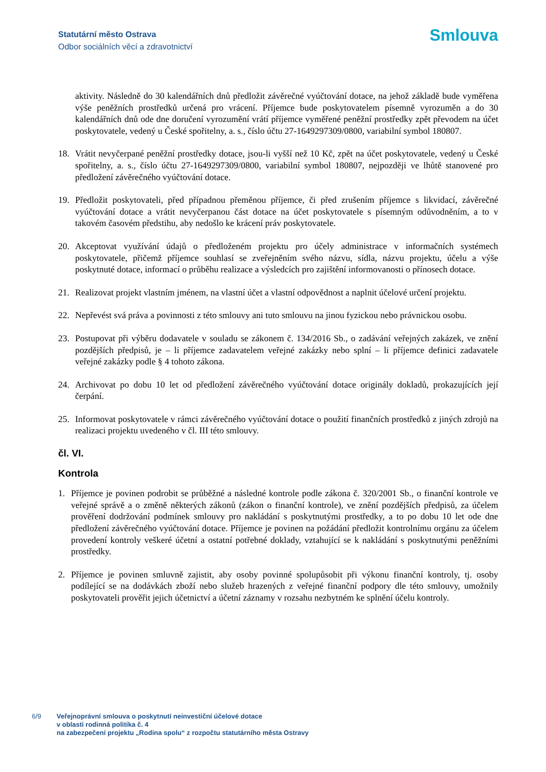Statutární město Ostrava
Odbor sociálních věcí a zdravotnictví
Smlouva
aktivity. Následně do 30 kalendářních dnů předložit závěrečné vyúčtování dotace, na jehož základě bude vyměřena výše peněžních prostředků určená pro vrácení. Příjemce bude poskytovatelem písemně vyrozuměn a do 30 kalendářních dnů ode dne doručení vyrozumění vrátí příjemce vyměřené peněžní prostředky zpět převodem na účet poskytovatele, vedený u České spořitelny, a. s., číslo účtu 27-1649297309/0800, variabilní symbol 180807.
18. Vrátit nevyčerpané peněžní prostředky dotace, jsou-li vyšší než 10 Kč, zpět na účet poskytovatele, vedený u České spořitelny, a. s., číslo účtu 27-1649297309/0800, variabilní symbol 180807, nejpozději ve lhůtě stanovené pro předložení závěrečného vyúčtování dotace.
19. Předložit poskytovateli, před případnou přeměnou příjemce, či před zrušením příjemce s likvidací, závěrečné vyúčtování dotace a vrátit nevyčerpanou část dotace na účet poskytovatele s písemným odůvodněním, a to v takovém časovém předstihu, aby nedošlo ke krácení práv poskytovatele.
20. Akceptovat využívání údajů o předloženém projektu pro účely administrace v informačních systémech poskytovatele, přičemž příjemce souhlasí se zveřejněním svého názvu, sídla, názvu projektu, účelu a výše poskytnuté dotace, informací o průběhu realizace a výsledcích pro zajištění informovanosti o přínosech dotace.
21. Realizovat projekt vlastním jménem, na vlastní účet a vlastní odpovědnost a naplnit účelové určení projektu.
22. Nepřevést svá práva a povinnosti z této smlouvy ani tuto smlouvu na jinou fyzickou nebo právnickou osobu.
23. Postupovat při výběru dodavatele v souladu se zákonem č. 134/2016 Sb., o zadávání veřejných zakázek, ve znění pozdějších předpisů, je – li příjemce zadavatelem veřejné zakázky nebo splní – li příjemce definici zadavatele veřejné zakázky podle § 4 tohoto zákona.
24. Archivovat po dobu 10 let od předložení závěrečného vyúčtování dotace originály dokladů, prokazujících její čerpání.
25. Informovat poskytovatele v rámci závěrečného vyúčtování dotace o použití finančních prostředků z jiných zdrojů na realizaci projektu uvedeného v čl. III této smlouvy.
čl. VI.
Kontrola
1. Příjemce je povinen podrobit se průběžné a následné kontrole podle zákona č. 320/2001 Sb., o finanční kontrole ve veřejné správě a o změně některých zákonů (zákon o finanční kontrole), ve znění pozdějších předpisů, za účelem prověření dodržování podmínek smlouvy pro nakládání s poskytnutými prostředky, a to po dobu 10 let ode dne předložení závěrečného vyúčtování dotace. Příjemce je povinen na požádání předložit kontrolnímu orgánu za účelem provedení kontroly veškeré účetní a ostatní potřebné doklady, vztahující se k nakládání s poskytnutými peněžními prostředky.
2. Příjemce je povinen smluvně zajistit, aby osoby povinné spolupůsobit při výkonu finanční kontroly, tj. osoby podílející se na dodávkách zboží nebo služeb hrazených z veřejné finanční podpory dle této smlouvy, umožnily poskytovateli prověřit jejich účetnictví a účetní záznamy v rozsahu nezbytném ke splnění účelu kontroly.
6/9 Veřejnoprávní smlouva o poskytnutí neinvestiční účelové dotace
v oblasti rodinná politika č. 4
na zabezpečení projektu „Rodina spolu“ z rozpočtu statutárního města Ostravy